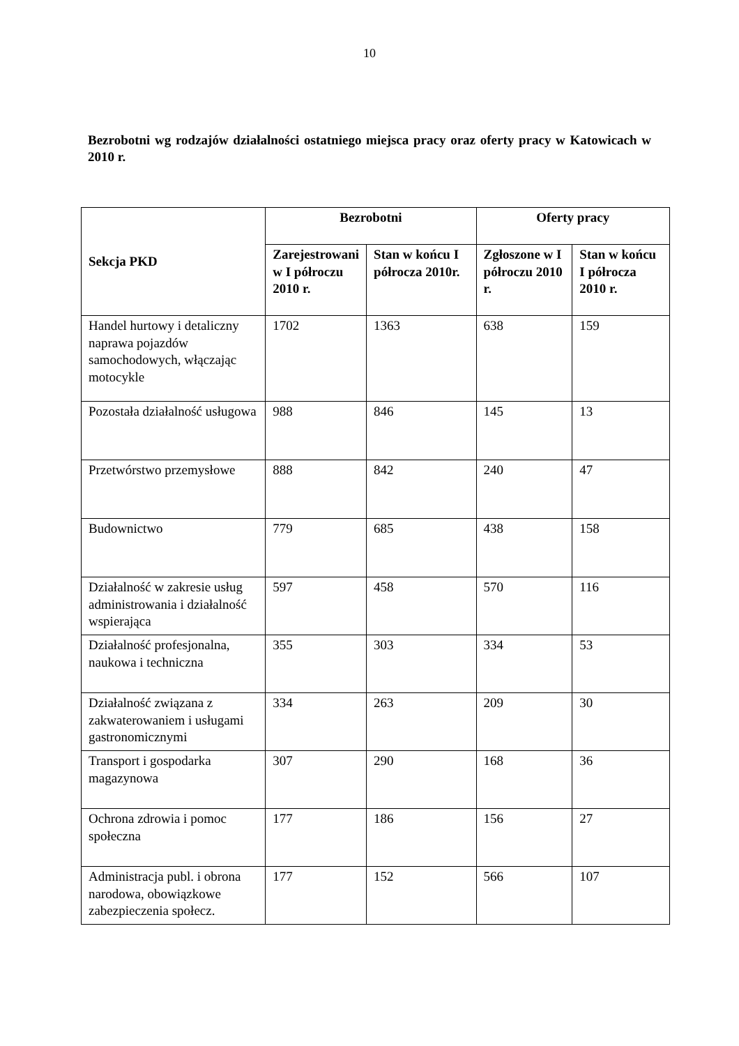10
Bezrobotni wg rodzajów działalności ostatniego miejsca pracy oraz oferty pracy w Katowicach w 2010 r.
| Sekcja PKD | Bezrobotni | | Oferty pracy | |
| --- | --- | --- | --- | --- |
| | Zarejestrowani w I półroczu 2010 r. | Stan w końcu I półrocza 2010r. | Zgłoszone w I półroczu 2010 r. | Stan w końcu I półrocza 2010 r. |
| Handel hurtowy i detaliczny naprawa pojazdów samochodowych, włączając motocykle | 1702 | 1363 | 638 | 159 |
| Pozostała działalność usługowa | 988 | 846 | 145 | 13 |
| Przetwórstwo przemysłowe | 888 | 842 | 240 | 47 |
| Budownictwo | 779 | 685 | 438 | 158 |
| Działalność w zakresie usług administrowania i działalność wspierająca | 597 | 458 | 570 | 116 |
| Działalność profesjonalna, naukowa i techniczna | 355 | 303 | 334 | 53 |
| Działalność związana z zakwaterowaniem i usługami gastronomicznymi | 334 | 263 | 209 | 30 |
| Transport i gospodarka magazynowa | 307 | 290 | 168 | 36 |
| Ochrona zdrowia i pomoc społeczna | 177 | 186 | 156 | 27 |
| Administracja publ. i obrona narodowa, obowiązkowe zabezpieczenia społecz. | 177 | 152 | 566 | 107 |